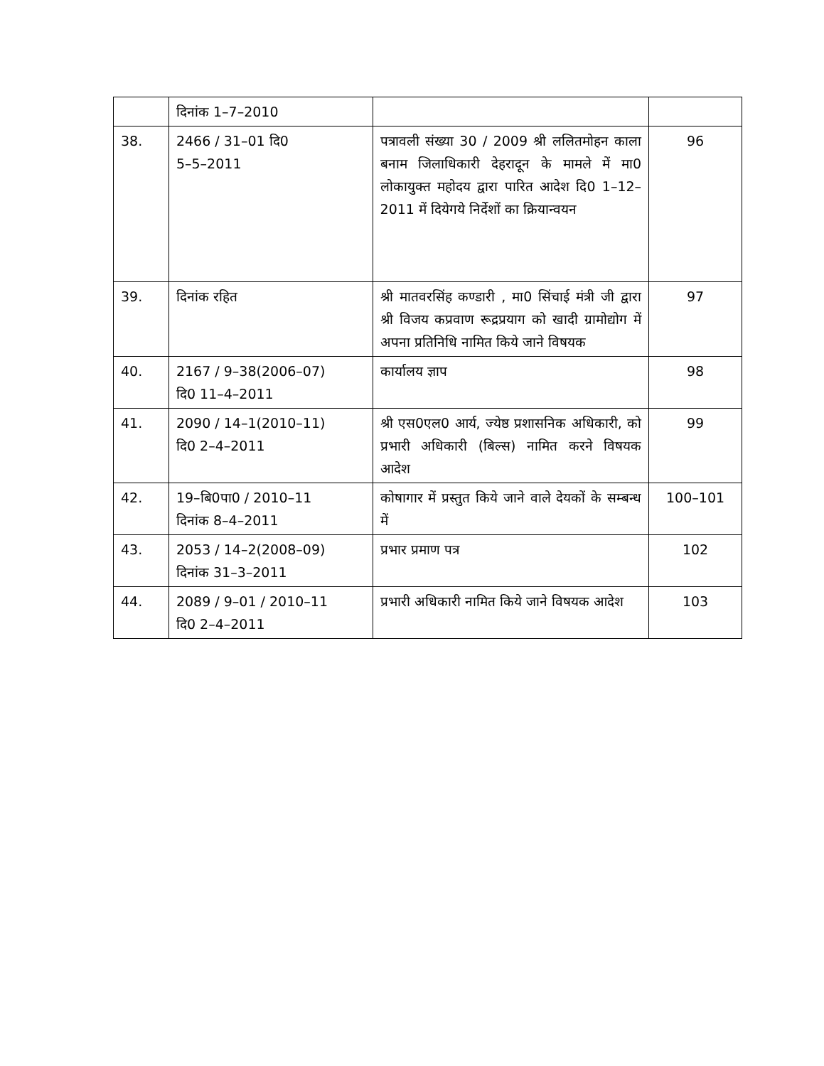| | दिनांक 1–7–2010 | | |
| 38. | 2466 / 31–01 दि0 5–5–2011 | पत्रावली संख्या 30 / 2009 श्री ललितमोहन काला बनाम जिलाधिकारी देहरादून के मामले में मा0 लोकायुक्त महोदय द्वारा पारित आदेश दि0 1–12–2011 में दियेगये निर्देशों का क्रियान्वयन | 96 |
| 39. | दिनांक रहित | श्री मातवरसिंह कण्डारी , मा0 सिंचाई मंत्री जी द्वारा श्री विजय कप्रवाण रूद्रप्रयाग को खादी ग्रामोद्योग में अपना प्रतिनिधि नामित किये जाने विषयक | 97 |
| 40. | 2167 / 9–38(2006–07) दि0 11–4–2011 | कार्यालय ज्ञाप | 98 |
| 41. | 2090 / 14–1(2010–11) दि0 2–4–2011 | श्री एस0एल0 आर्य, ज्येष्ठ प्रशासनिक अधिकारी, को प्रभारी अधिकारी (बिल्स) नामित करने विषयक आदेश | 99 |
| 42. | 19–बि0पा0 / 2010–11 दिनांक 8–4–2011 | कोषागार में प्रस्तुत किये जाने वाले देयकों के सम्बन्ध में | 100–101 |
| 43. | 2053 / 14–2(2008–09) दिनांक 31–3–2011 | प्रभार प्रमाण पत्र | 102 |
| 44. | 2089 / 9–01 / 2010–11 दि0 2–4–2011 | प्रभारी अधिकारी नामित किये जाने विषयक आदेश | 103 |